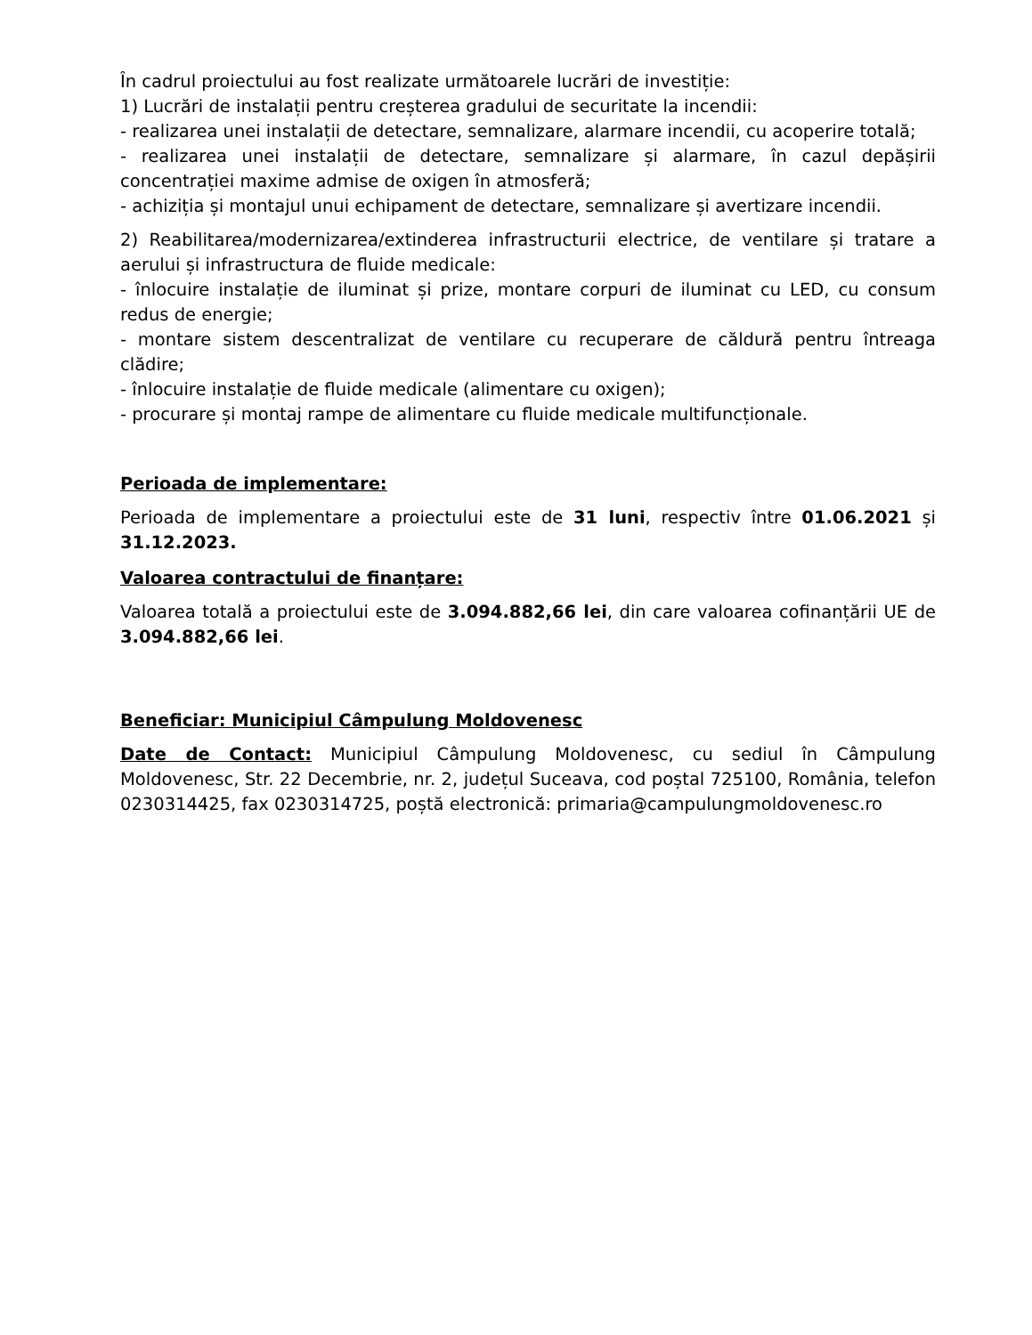În cadrul proiectului au fost realizate următoarele lucrări de investiție:
1) Lucrări de instalații pentru creșterea gradului de securitate la incendii:
- realizarea unei instalații de detectare, semnalizare, alarmare incendii, cu acoperire totală;
- realizarea unei instalații de detectare, semnalizare și alarmare, în cazul depășirii concentrației maxime admise de oxigen în atmosferă;
- achiziția și montajul unui echipament de detectare, semnalizare și avertizare incendii.
2) Reabilitarea/modernizarea/extinderea infrastructurii electrice, de ventilare și tratare a aerului și infrastructura de fluide medicale:
- înlocuire instalație de iluminat și prize, montare corpuri de iluminat cu LED, cu consum redus de energie;
- montare sistem descentralizat de ventilare cu recuperare de căldură pentru întreaga clădire;
- înlocuire instalație de fluide medicale (alimentare cu oxigen);
- procurare și montaj rampe de alimentare cu fluide medicale multifuncționale.
Perioada de implementare:
Perioada de implementare a proiectului este de 31 luni, respectiv între 01.06.2021 și 31.12.2023.
Valoarea contractului de finanțare:
Valoarea totală a proiectului este de 3.094.882,66 lei, din care valoarea cofinanțării UE de 3.094.882,66 lei.
Beneficiar: Municipiul Câmpulung Moldovenesc
Date de Contact: Municipiul Câmpulung Moldovenesc, cu sediul în Câmpulung Moldovenesc, Str. 22 Decembrie, nr. 2, județul Suceava, cod poștal 725100, România, telefon 0230314425, fax 0230314725, poștă electronică: primaria@campulungmoldovenesc.ro